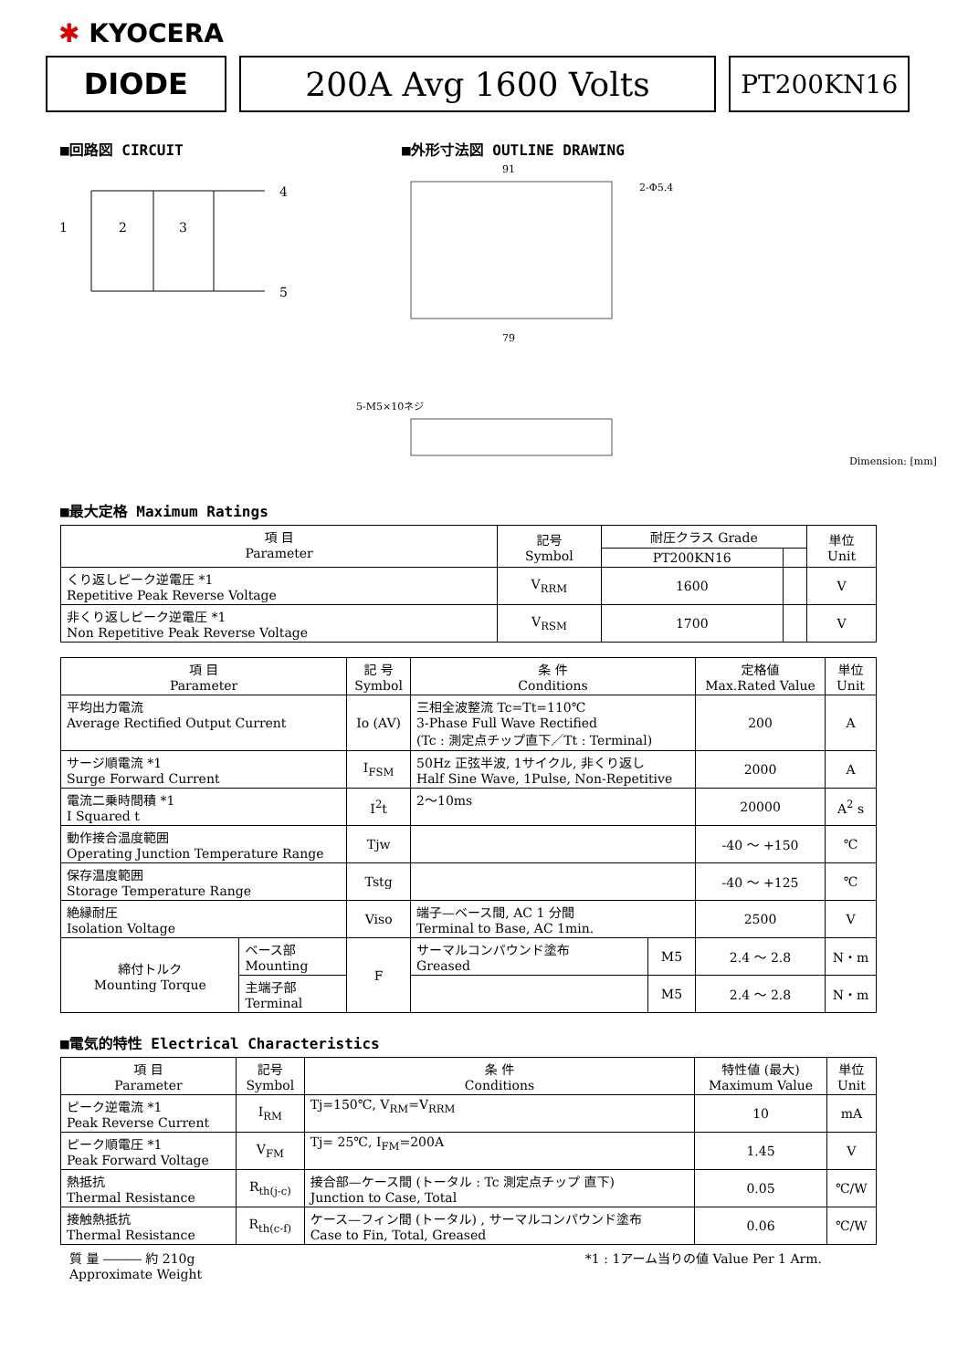✱ KYOCERA
DIODE 200A Avg 1600 Volts
PT200KN16
■回路図 CIRCUIT ■外形寸法図 OUTLINE DRAWING
1
2
3
4
5
91
79
2-Φ5.4
5-M5×10ネジ
Dimension: [mm]
■最大定格 Maximum Ratings
| 項 目 Parameter | 記号 Symbol | 耐圧クラス Grade | | 単位 Unit |
| --- | --- | --- | --- | --- |
| | | PT200KN16 | | |
| くり返しピーク逆電圧 *1 Repetitive Peak Reverse Voltage | V<sub>RRM</sub> | 1600 | | V |
| 非くり返しピーク逆電圧 *1 Non Repetitive Peak Reverse Voltage | V<sub>RSM</sub> | 1700 | | V |
| 項 目 Parameter | | 記 号 Symbol | 条 件 Conditions | | 定格値 Max.Rated Value | 単位 Unit |
| --- | --- | --- | --- | --- | --- | --- |
| 平均出力電流 Average Rectified Output Current | | Io (AV) | 三相全波整流 Tc=Tt=110℃ 3-Phase Full Wave Rectified (Tc : 測定点チップ直下／Tt : Terminal) | | 200 | A |
| サージ順電流 *1 Surge Forward Current | | I<sub>FSM</sub> | 50Hz 正弦半波, 1サイクル, 非くり返し Half Sine Wave, 1Pulse, Non-Repetitive | | 2000 | A |
| 電流二乗時間積 *1 I Squared t | | I<sup>2</sup>t | 2～10ms | | 20000 | A<sup>2</sup> s |
| 動作接合温度範囲 Operating Junction Temperature Range | | Tjw | | | -40 ～ +150 | ℃ |
| 保存温度範囲 Storage Temperature Range | | Tstg | | | -40 ～ +125 | ℃ |
| 絶縁耐圧 Isolation Voltage | | Viso | 端子—ベース間, AC 1 分間 Terminal to Base, AC 1min. | | 2500 | V |
| 締付トルク Mounting Torque | ベース部 Mounting | F | サーマルコンパウンド塗布 Greased | M5 | 2.4 ～ 2.8 | N・m |
| | 主端子部 Terminal | | | M5 | 2.4 ～ 2.8 | N・m |
■電気的特性 Electrical Characteristics
| 項 目 Parameter | 記号 Symbol | 条 件 Conditions | 特性値 (最大) Maximum Value | 単位 Unit |
| --- | --- | --- | --- | --- |
| ピーク逆電流 *1 Peak Reverse Current | I<sub>RM</sub> | Tj=150℃, V<sub>RM</sub>=V<sub>RRM</sub> | 10 | mA |
| ピーク順電圧 *1 Peak Forward Voltage | V<sub>FM</sub> | Tj= 25℃, I<sub>FM</sub>=200A | 1.45 | V |
| 熱抵抗 Thermal Resistance | R<sub>th(j-c)</sub> | 接合部—ケース間 (トータル : Tc 測定点チップ 直下) Junction to Case, Total | 0.05 | ℃/W |
| 接触熱抵抗 Thermal Resistance | R<sub>th(c-f)</sub> | ケース—フィン間 (トータル) , サーマルコンパウンド塗布 Case to Fin, Total, Greased | 0.06 | ℃/W |
質 量 ――― 約 210g
Approximate Weight
*1 : 1アーム当りの値 Value Per 1 Arm.